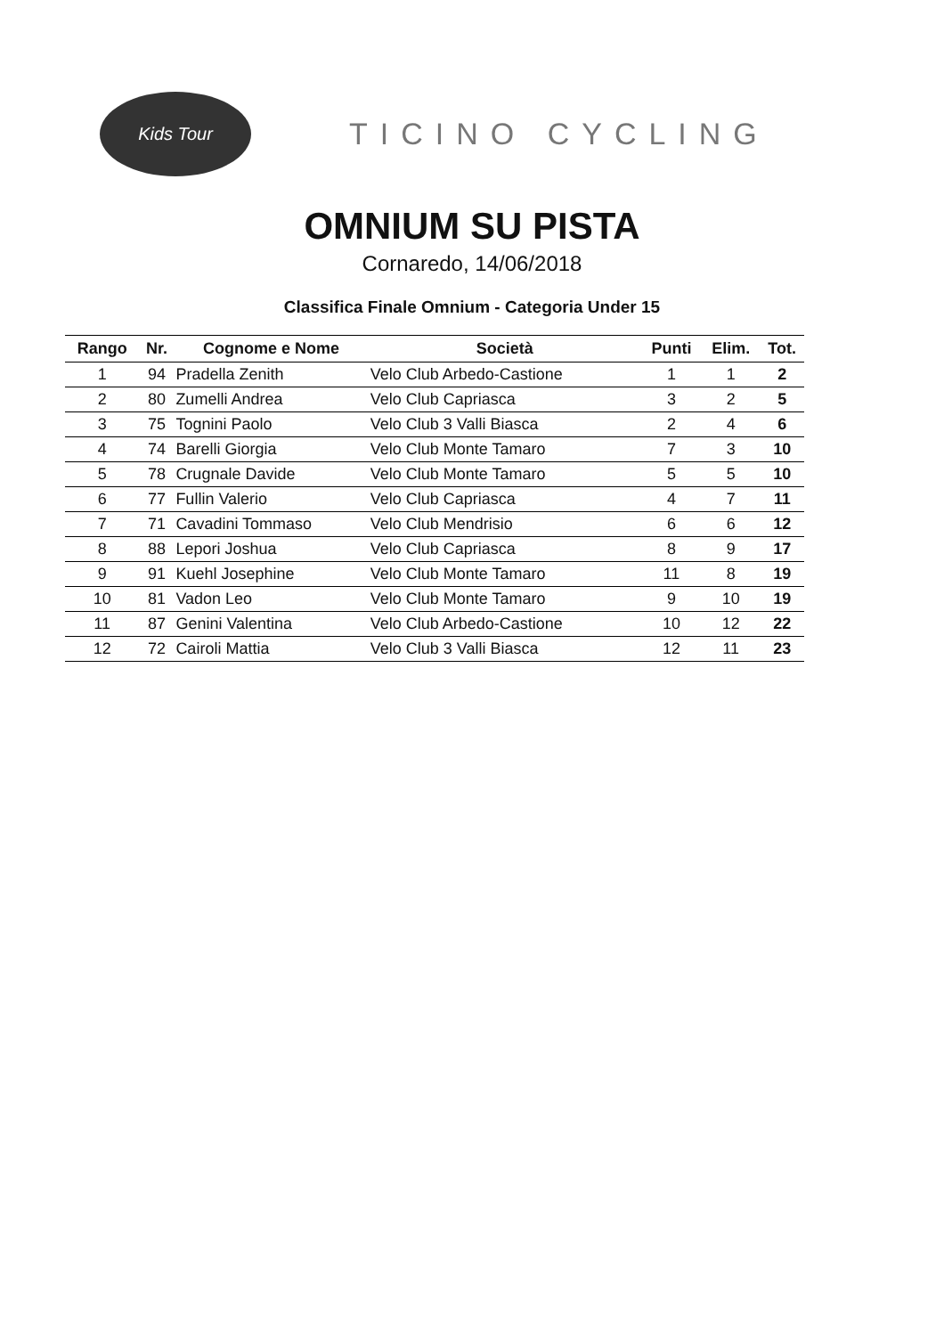Kids Tour
TICINO CYCLING
OMNIUM SU PISTA
Cornaredo, 14/06/2018
Classifica Finale Omnium - Categoria Under 15
| Rango | Nr. | Cognome e Nome | Società | Punti | Elim. | Tot. |
| --- | --- | --- | --- | --- | --- | --- |
| 1 | 94 | Pradella Zenith | Velo Club Arbedo-Castione | 1 | 1 | 2 |
| 2 | 80 | Zumelli Andrea | Velo Club Capriasca | 3 | 2 | 5 |
| 3 | 75 | Tognini Paolo | Velo Club 3 Valli Biasca | 2 | 4 | 6 |
| 4 | 74 | Barelli Giorgia | Velo Club Monte Tamaro | 7 | 3 | 10 |
| 5 | 78 | Crugnale Davide | Velo Club Monte Tamaro | 5 | 5 | 10 |
| 6 | 77 | Fullin Valerio | Velo Club Capriasca | 4 | 7 | 11 |
| 7 | 71 | Cavadini Tommaso | Velo Club Mendrisio | 6 | 6 | 12 |
| 8 | 88 | Lepori Joshua | Velo Club Capriasca | 8 | 9 | 17 |
| 9 | 91 | Kuehl Josephine | Velo Club Monte Tamaro | 11 | 8 | 19 |
| 10 | 81 | Vadon Leo | Velo Club Monte Tamaro | 9 | 10 | 19 |
| 11 | 87 | Genini Valentina | Velo Club Arbedo-Castione | 10 | 12 | 22 |
| 12 | 72 | Cairoli Mattia | Velo Club 3 Valli Biasca | 12 | 11 | 23 |